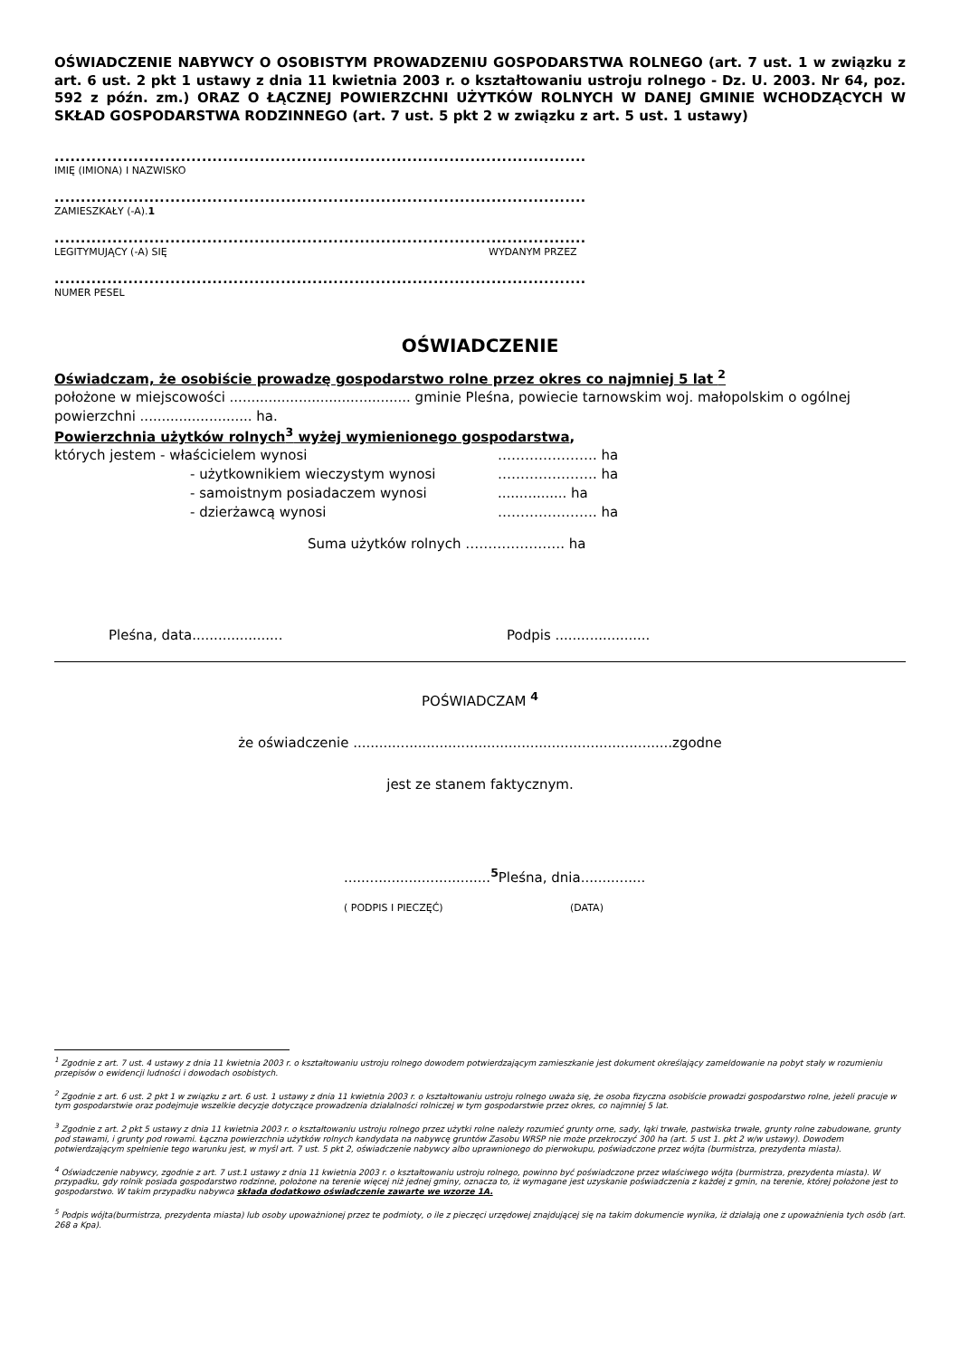OŚWIADCZENIE NABYWCY O OSOBISTYM PROWADZENIU GOSPODARSTWA ROLNEGO (art. 7 ust. 1 w związku z art. 6 ust. 2 pkt 1 ustawy z dnia 11 kwietnia 2003 r. o kształtowaniu ustroju rolnego - Dz. U. 2003. Nr 64, poz. 592 z późn. zm.) ORAZ O ŁĄCZNEJ POWIERZCHNI UŻYTKÓW ROLNYCH W DANEJ GMINIE WCHODZĄCYCH W SKŁAD GOSPODARSTWA RODZINNEGO (art. 7 ust. 5 pkt 2 w związku z art. 5 ust. 1 ustawy)
.....................................................................................................
IMIĘ (IMIONA) I NAZWISKO
.....................................................................................................
ZAMIESZKAŁY (-A).1
.....................................................................................................
LEGITYMUJĄCY (-A) SIĘ WYDANYM PRZEZ
.....................................................................................................
NUMER PESEL
OŚWIADCZENIE
Oświadczam, że osobiście prowadzę gospodarstwo rolne przez okres co najmniej 5 lat <sup>2</sup>
położone w miejscowości .......................................... gminie Pleśna, powiecie tarnowskim woj. małopolskim o ogólnej powierzchni .......................... ha.
Powierzchnia użytków rolnych<sup>3</sup> wyżej wymienionego gospodarstwa,
których jestem - właścicielem wynosi …………………. ha
- użytkownikiem wieczystym wynosi …………………. ha
- samoistnym posiadaczem wynosi................ ha
- dzierżawcą wynosi …………………. ha
Suma użytków rolnych …………………. ha
Pleśna, data..................... Podpis ......................
POŚWIADCZAM <sup>4</sup>
że oświadczenie ..........................................................................zgodne
jest ze stanem faktycznym.
..................................<sup>5</sup> Pleśna, dnia...............
( PODPIS I PIECZĘĆ) (DATA)
<sup>1</sup> Zgodnie z art. 7 ust. 4 ustawy z dnia 11 kwietnia 2003 r. o kształtowaniu ustroju rolnego dowodem potwierdzającym zamieszkanie jest dokument określający zameldowanie na pobyt stały w rozumieniu przepisów o ewidencji ludności i dowodach osobistych.
<sup>2</sup> Zgodnie z art. 6 ust. 2 pkt 1 w związku z art. 6 ust. 1 ustawy z dnia 11 kwietnia 2003 r. o kształtowaniu ustroju rolnego uważa się, że osoba fizyczna osobiście prowadzi gospodarstwo rolne, jeżeli pracuje w tym gospodarstwie oraz podejmuje wszelkie decyzje dotyczące prowadzenia działalności rolniczej w tym gospodarstwie przez okres, co najmniej 5 lat.
<sup>3</sup> Zgodnie z art. 2 pkt 5 ustawy z dnia 11 kwietnia 2003 r. o kształtowaniu ustroju rolnego przez użytki rolne należy rozumieć grunty orne, sady, łąki trwałe, pastwiska trwałe, grunty rolne zabudowane, grunty pod stawami, i grunty pod rowami. Łączna powierzchnia użytków rolnych kandydata na nabywcę gruntów Zasobu WRSP nie może przekroczyć 300 ha (art. 5 ust 1. pkt 2 w/w ustawy). Dowodem potwierdzającym spełnienie tego warunku jest, w myśl art. 7 ust. 5 pkt 2, oświadczenie nabywcy albo uprawnionego do pierwokupu, poświadczone przez wójta (burmistrza, prezydenta miasta).
<sup>4</sup> Oświadczenie nabywcy, zgodnie z art. 7 ust.1 ustawy z dnia 11 kwietnia 2003 r. o kształtowaniu ustroju rolnego, powinno być poświadczone przez właściwego wójta (burmistrza, prezydenta miasta). W przypadku, gdy rolnik posiada gospodarstwo rodzinne, położone na terenie więcej niż jednej gminy, oznacza to, iż wymagane jest uzyskanie poświadczenia z każdej z gmin, na terenie, której położone jest to gospodarstwo. W takim przypadku nabywca składa dodatkowo oświadczenie zawarte we wzorze 1A.
<sup>5</sup> Podpis wójta(burmistrza, prezydenta miasta) lub osoby upoważnionej przez te podmioty, o ile z pieczęci urzędowej znajdującej się na takim dokumencie wynika, iż działają one z upoważnienia tych osób (art. 268 a Kpa).